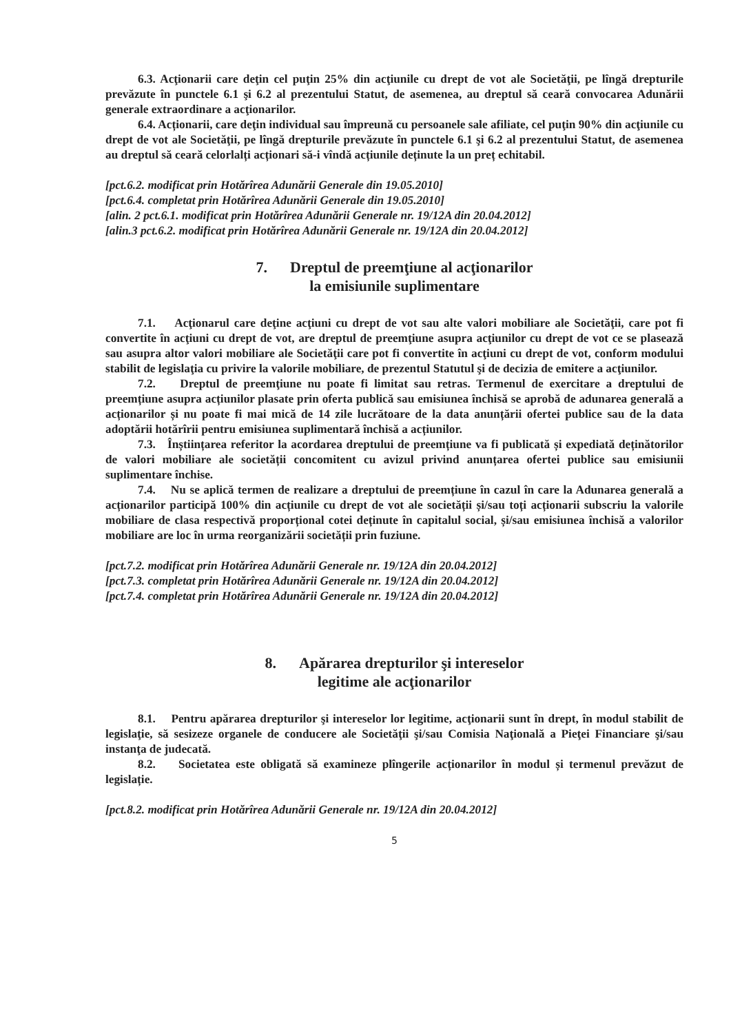6.3. Acţionarii care deţin cel puţin 25% din acţiunile cu drept de vot ale Societăţii, pe lîngă drepturile prevăzute în punctele 6.1 şi 6.2 al prezentului Statut, de asemenea, au dreptul să ceară convocarea Adunării generale extraordinare a acţionarilor.
6.4. Acționarii, care deţin individual sau împreună cu persoanele sale afiliate, cel puţin 90% din acţiunile cu drept de vot ale Societăţii, pe lîngă drepturile prevăzute în punctele 6.1 şi 6.2 al prezentului Statut, de asemenea au dreptul să ceară celorlalți acționari să-i vîndă acțiunile deținute la un preț echitabil.
[pct.6.2. modificat prin Hotărîrea Adunării Generale din 19.05.2010]
[pct.6.4. completat prin Hotărîrea Adunării Generale din 19.05.2010]
[alin. 2 pct.6.1. modificat prin Hotărîrea Adunării Generale nr. 19/12A din 20.04.2012]
[alin.3 pct.6.2. modificat prin Hotărîrea Adunării Generale nr. 19/12A din 20.04.2012]
7. Dreptul de preemţiune al acţionarilor
la emisiunile suplimentare
7.1. Acţionarul care deţine acţiuni cu drept de vot sau alte valori mobiliare ale Societăţii, care pot fi convertite în acţiuni cu drept de vot, are dreptul de preemţiune asupra acţiunilor cu drept de vot ce se plasează sau asupra altor valori mobiliare ale Societăţii care pot fi convertite în acţiuni cu drept de vot, conform modului stabilit de legislaţia cu privire la valorile mobiliare, de prezentul Statutul şi de decizia de emitere a acţiunilor.
7.2. Dreptul de preemţiune nu poate fi limitat sau retras. Termenul de exercitare a dreptului de preemțiune asupra acțiunilor plasate prin oferta publică sau emisiunea închisă se aprobă de adunarea generală a acționarilor și nu poate fi mai mică de 14 zile lucrătoare de la data anunțării ofertei publice sau de la data adoptării hotărîrii pentru emisiunea suplimentară închisă a acțiunilor.
7.3. Înștiințarea referitor la acordarea dreptului de preemțiune va fi publicată și expediată deținătorilor de valori mobiliare ale societății concomitent cu avizul privind anunțarea ofertei publice sau emisiunii suplimentare închise.
7.4. Nu se aplică termen de realizare a dreptului de preemțiune în cazul în care la Adunarea generală a acționarilor participă 100% din acțiunile cu drept de vot ale societății și/sau toți acționarii subscriu la valorile mobiliare de clasa respectivă proporțional cotei deținute în capitalul social, și/sau emisiunea închisă a valorilor mobiliare are loc în urma reorganizării societății prin fuziune.
[pct.7.2. modificat prin Hotărîrea Adunării Generale nr. 19/12A din 20.04.2012]
[pct.7.3. completat prin Hotărîrea Adunării Generale nr. 19/12A din 20.04.2012]
[pct.7.4. completat prin Hotărîrea Adunării Generale nr. 19/12A din 20.04.2012]
8. Apărarea drepturilor şi intereselor
legitime ale acţionarilor
8.1. Pentru apărarea drepturilor şi intereselor lor legitime, acţionarii sunt în drept, în modul stabilit de legislaţie, să sesizeze organele de conducere ale Societăţii şi/sau Comisia Naţională a Pieţei Financiare şi/sau instanţa de judecată.
8.2. Societatea este obligată să examineze plîngerile acționarilor în modul și termenul prevăzut de legislație.
[pct.8.2. modificat prin Hotărîrea Adunării Generale nr. 19/12A din 20.04.2012]
5